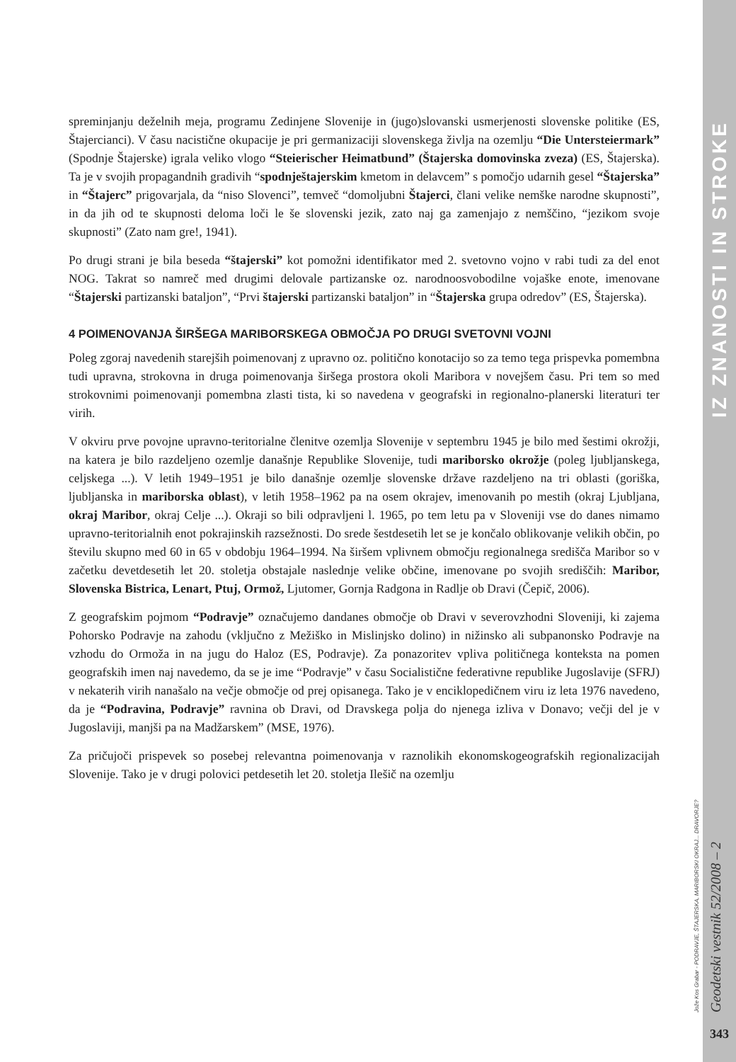IZ ZNANOSTI IN STROKE
Jože Kos Grabar - PODRAVJE, ŠTAJERSKA, MARIBORSKI OKRAJ... DRAVORJE?
Geodetski vestnik 52/2008 – 2
343
spreminjanju deželnih meja, programu Zedinjene Slovenije in (jugo)slovanski usmerjenosti slovenske politike (ES, Štajercianci). V času nacistične okupacije je pri germanizaciji slovenskega življa na ozemlju “Die Untersteiermark” (Spodnje Štajerske) igrala veliko vlogo “Steierischer Heimatbund” (Štajerska domovinska zveza) (ES, Štajerska). Ta je v svojih propagandnih gradivih “spodnještajerskim kmetom in delavcem” s pomočjo udarnih gesel “Štajerska” in “Štajerc” prigovarjala, da “niso Slovenci”, temveč “domoljubni Štajerci, člani velike nemške narodne skupnosti”, in da jih od te skupnosti deloma loči le še slovenski jezik, zato naj ga zamenjajo z nemščino, “jezikom svoje skupnosti” (Zato nam gre!, 1941).
Po drugi strani je bila beseda “štajerski” kot pomožni identifikator med 2. svetovno vojno v rabi tudi za del enot NOG. Takrat so namreč med drugimi delovale partizanske oz. narodnoosvobodilne vojaške enote, imenovane “Štajerski partizanski bataljon”, “Prvi štajerski partizanski bataljon” in “Štajerska grupa odredov” (ES, Štajerska).
4 POIMENOVANJA ŠIRŠEGA MARIBORSKEGA OBMOČJA PO DRUGI SVETOVNI VOJNI
Poleg zgoraj navedenih starejših poimenovanj z upravno oz. politično konotacijo so za temo tega prispevka pomembna tudi upravna, strokovna in druga poimenovanja širšega prostora okoli Maribora v novejšem času. Pri tem so med strokovnimi poimenovanji pomembna zlasti tista, ki so navedena v geografski in regionalno-planerski literaturi ter virih.
V okviru prve povojne upravno-teritorialne členitve ozemlja Slovenije v septembru 1945 je bilo med šestimi okrožji, na katera je bilo razdeljeno ozemlje današnje Republike Slovenije, tudi mariborsko okrožje (poleg ljubljanskega, celjskega ...). V letih 1949–1951 je bilo današnje ozemlje slovenske države razdeljeno na tri oblasti (goriška, ljubljanska in mariborska oblast), v letih 1958–1962 pa na osem okrajev, imenovanih po mestih (okraj Ljubljana, okraj Maribor, okraj Celje ...). Okraji so bili odpravljeni l. 1965, po tem letu pa v Sloveniji vse do danes nimamo upravno-teritorialnih enot pokrajinskih razsežnosti. Do srede šestdesetih let se je končalo oblikovanje velikih občin, po številu skupno med 60 in 65 v obdobju 1964–1994. Na širšem vplivnem območju regionalnega središča Maribor so v začetku devetdesetih let 20. stoletja obstajale naslednje velike občine, imenovane po svojih središčih: Maribor, Slovenska Bistrica, Lenart, Ptuj, Ormož, Ljutomer, Gornja Radgona in Radlje ob Dravi (Čepič, 2006).
Z geografskim pojmom “Podravje” označujemo dandanes območje ob Dravi v severovzhodni Sloveniji, ki zajema Pohorsko Podravje na zahodu (vključno z Mežiško in Mislinjsko dolino) in nižinsko ali subpanonsko Podravje na vzhodu do Ormoža in na jugu do Haloz (ES, Podravje). Za ponazoritev vpliva političnega konteksta na pomen geografskih imen naj navedemo, da se je ime “Podravje” v času Socialistične federativne republike Jugoslavije (SFRJ) v nekaterih virih nanašalo na večje območje od prej opisanega. Tako je v enciklopedičnem viru iz leta 1976 navedeno, da je “Podravina, Podravje” ravnina ob Dravi, od Dravskega polja do njenega izliva v Donavo; večji del je v Jugoslaviji, manjši pa na Madžarskem” (MSE, 1976).
Za pričujoči prispevek so posebej relevantna poimenovanja v raznolikih ekonomskogeografskih regionalizacijah Slovenije. Tako je v drugi polovici petdesetih let 20. stoletja Ilešič na ozemlju